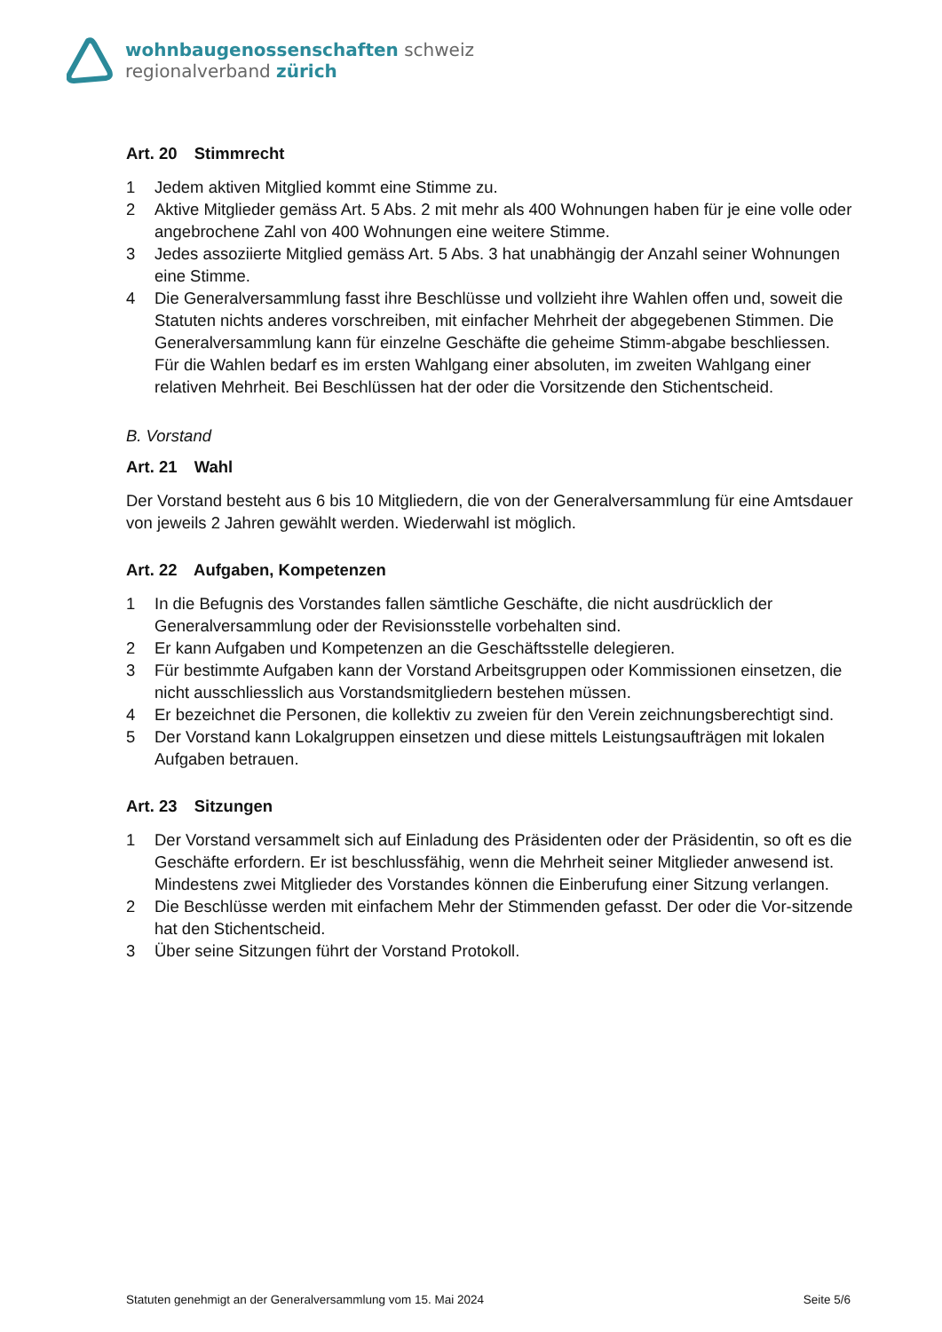wohnbaugenossenschaften schweiz
regionalverband zürich
Art. 20 Stimmrecht
1 Jedem aktiven Mitglied kommt eine Stimme zu.
2 Aktive Mitglieder gemäss Art. 5 Abs. 2 mit mehr als 400 Wohnungen haben für je eine volle oder angebrochene Zahl von 400 Wohnungen eine weitere Stimme.
3 Jedes assoziierte Mitglied gemäss Art. 5 Abs. 3 hat unabhängig der Anzahl seiner Wohnungen eine Stimme.
4 Die Generalversammlung fasst ihre Beschlüsse und vollzieht ihre Wahlen offen und, soweit die Statuten nichts anderes vorschreiben, mit einfacher Mehrheit der abgegebenen Stimmen. Die Generalversammlung kann für einzelne Geschäfte die geheime Stimm-abgabe beschliessen. Für die Wahlen bedarf es im ersten Wahlgang einer absoluten, im zweiten Wahlgang einer relativen Mehrheit. Bei Beschlüssen hat der oder die Vorsitzende den Stichentscheid.
B. Vorstand
Art. 21 Wahl
Der Vorstand besteht aus 6 bis 10 Mitgliedern, die von der Generalversammlung für eine Amtsdauer von jeweils 2 Jahren gewählt werden. Wiederwahl ist möglich.
Art. 22 Aufgaben, Kompetenzen
1 In die Befugnis des Vorstandes fallen sämtliche Geschäfte, die nicht ausdrücklich der Generalversammlung oder der Revisionsstelle vorbehalten sind.
2 Er kann Aufgaben und Kompetenzen an die Geschäftsstelle delegieren.
3 Für bestimmte Aufgaben kann der Vorstand Arbeitsgruppen oder Kommissionen einsetzen, die nicht ausschliesslich aus Vorstandsmitgliedern bestehen müssen.
4 Er bezeichnet die Personen, die kollektiv zu zweien für den Verein zeichnungsberechtigt sind.
5 Der Vorstand kann Lokalgruppen einsetzen und diese mittels Leistungsaufträgen mit lokalen Aufgaben betrauen.
Art. 23 Sitzungen
1 Der Vorstand versammelt sich auf Einladung des Präsidenten oder der Präsidentin, so oft es die Geschäfte erfordern. Er ist beschlussfähig, wenn die Mehrheit seiner Mitglieder anwesend ist. Mindestens zwei Mitglieder des Vorstandes können die Einberufung einer Sitzung verlangen.
2 Die Beschlüsse werden mit einfachem Mehr der Stimmenden gefasst. Der oder die Vor-sitzende hat den Stichentscheid.
3 Über seine Sitzungen führt der Vorstand Protokoll.
Statuten genehmigt an der Generalversammlung vom 15. Mai 2024 Seite 5/6